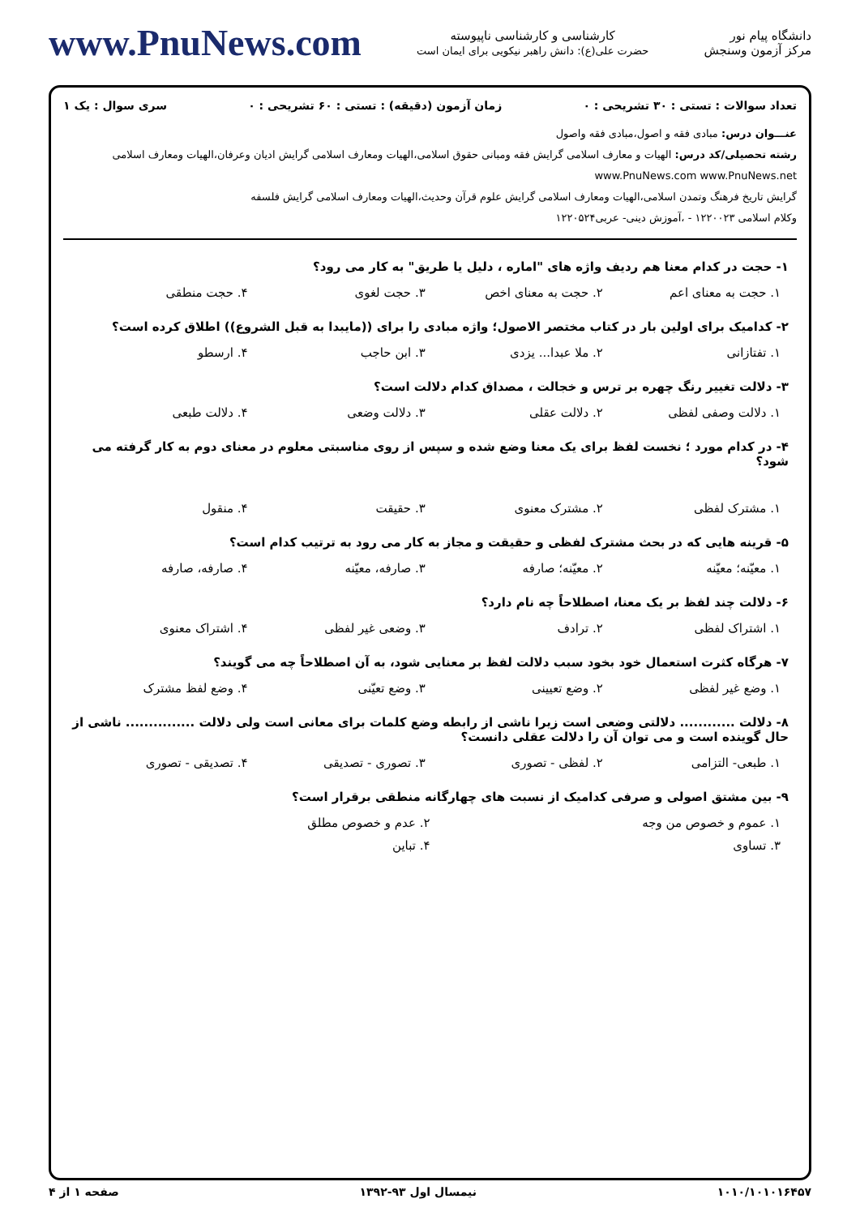دانشگاه پیام نور
مرکز آزمون وسنجش
کارشناسی و کارشناسی ناپیوسته
حضرت علی(ع): دانش راهبر نیکویی برای ایمان است
www.PnuNews.com
تعداد سوالات : تستی : ۳۰ تشریحی : ۰ زمان آزمون (دقیقه) : تستی : ۶۰ تشریحی : ۰ سری سوال : یک ۱
عنـــوان درس: مبادی فقه و اصول،مبادی فقه واصول
رشته تحصیلی/کد درس: الهیات و معارف اسلامی گرایش فقه ومبانی حقوق اسلامی،الهیات ومعارف اسلامی گرایش ادیان وعرفان،الهیات ومعارف اسلامی www.PnuNews.com www.PnuNews.net
گرایش تاریخ فرهنگ وتمدن اسلامی،الهیات ومعارف اسلامی گرایش علوم قرآن وحدیث،الهیات ومعارف اسلامی گرایش فلسفه
وکلام اسلامی ۱۲۲۰۰۲۳ - ،آموزش دینی- عربی۱۲۲۰۵۲۴
۱- حجت در کدام معنا هم ردیف واژه های "اماره ، دلیل یا طریق" به کار می رود؟
۱. حجت به معنای اعم ۲. حجت به معنای اخص ۳. حجت لغوی ۴. حجت منطقی
۲- کدامیک برای اولین بار در کتاب مختصر الاصول؛ واژه مبادی را برای ((مایبدا به قبل الشروع)) اطلاق کرده است؟
۱. تفتازانی ۲. ملا عبدا... یزدی ۳. ابن حاجب ۴. ارسطو
۳- دلالت تغییر رنگ چهره بر ترس و خجالت ، مصداق کدام دلالت است؟
۱. دلالت وصفی لفظی ۲. دلالت عقلی ۳. دلالت وضعی ۴. دلالت طبعی
۴- در کدام مورد ؛ نخست لفظ برای یک معنا وضع شده و سپس از روی مناسبتی معلوم در معنای دوم به کار گرفته می شود؟
۱. مشترک لفظی ۲. مشترک معنوی ۳. حقیقت ۴. منقول
۵- قرینه هایی که در بحث مشترک لفظی و حقیقت و مجاز به کار می رود به ترتیب کدام است؟
۱. معیّنه؛ معیّنه ۲. معیّنه؛ صارفه ۳. صارفه، معیّنه ۴. صارفه، صارفه
۶- دلالت چند لفظ بر یک معنا، اصطلاحاً چه نام دارد؟
۱. اشتراک لفظی ۲. ترادف ۳. وضعی غیر لفظی ۴. اشتراک معنوی
۷- هرگاه کثرت استعمال خود بخود سبب دلالت لفظ بر معنایی شود، به آن اصطلاحاً چه می گویند؟
۱. وضع غیر لفظی ۲. وضع تعیینی ۳. وضع تعیّنی ۴. وضع لفظ مشترک
۸- دلالت ............ دلالتی وضعی است زیرا ناشی از رابطه وضع کلمات برای معانی است ولی دلالت ............... ناشی از حال گوینده است و می توان آن را دلالت عقلی دانست؟
۱. طبعی- التزامی ۲. لفظی - تصوری ۳. تصوری - تصدیقی ۴. تصدیقی - تصوری
۹- بین مشتق اصولی و صرفی کدامیک از نسبت های چهارگانه منطقی برقرار است؟
۱. عموم و خصوص من وجه ۲. عدم و خصوص مطلق
۳. تساوی ۴. تباین
۱۰۱۰/۱۰۱۰۱۶۴۵۷ نیمسال اول ۹۳-۱۳۹۲ صفحه ۱ از ۴